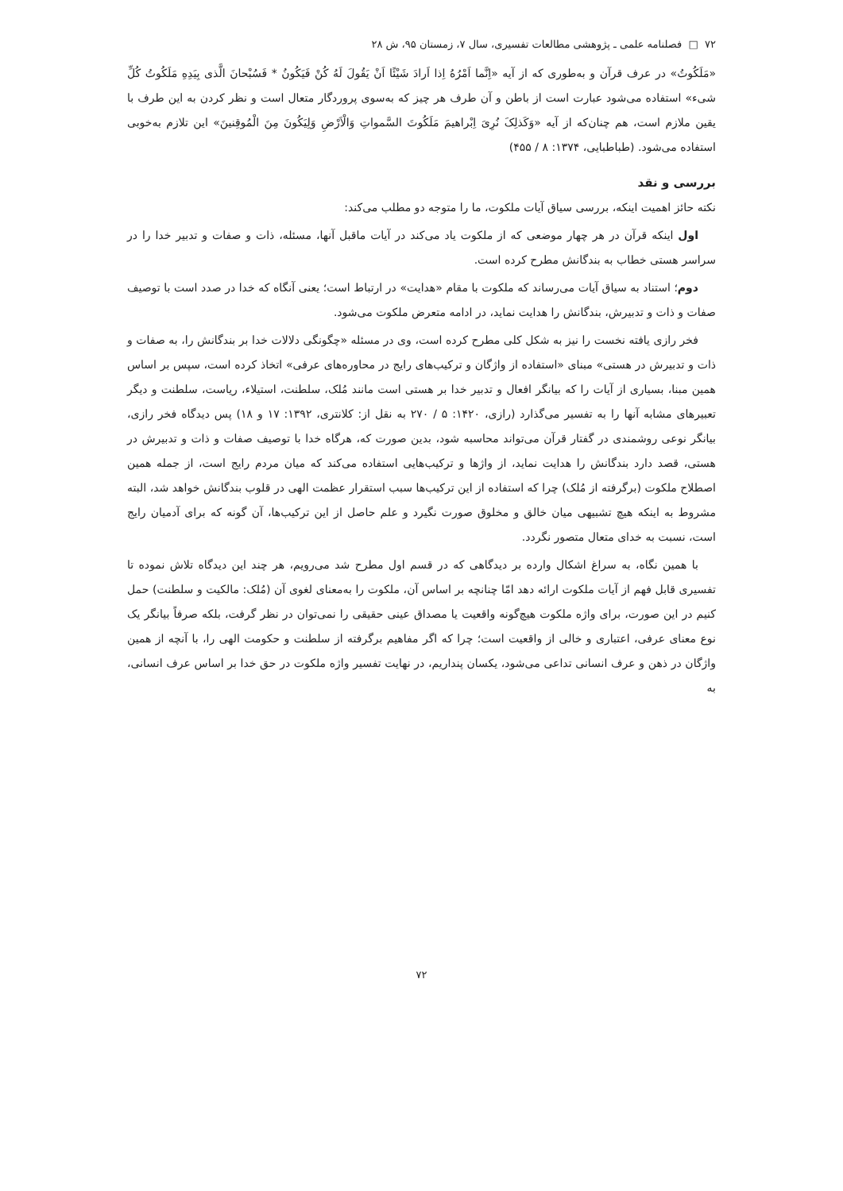۷۲ □ فصلنامه علمی ـ پژوهشی مطالعات تفسیری، سال ۷، زمستان ۹۵، ش ۲۸
«مَلَکُوتُ» در عرف قرآن و به‌طوری که از آیه «اِنَّما اَمْرُهُ اِذا اَرادَ شَیْئًا اَنْ یَقُولَ لَهُ کُنْ فَیَکُونُ * فَسُبْحانَ الَّذی بِیَدِهِ مَلَکُوتُ کُلِّ شیء» استفاده می‌شود عبارت است از باطن و آن طرف هر چیز که به‌سوی پروردگار متعال است و نظر کردن به این طرف با یقین ملازم است، هم چنان‌که از آیه «وَکَذلِکَ نُرِیَ اِبْراهیمَ مَلَکُوتَ السَّمواتِ وَالْاَرْضِ وَلِیَکُونَ مِنَ الْمُوقِنینَ» این تلازم به‌خوبی استفاده می‌شود. (طباطبایی، ۱۳۷۴: ۸ / ۴۵۵)
بررسی و نقد
نکته حائز اهمیت اینکه، بررسی سیاق آیات ملکوت، ما را متوجه دو مطلب می‌کند:
اول اینکه قرآن در هر چهار موضعی که از ملکوت یاد می‌کند در آیات ماقبل آنها، مسئله، ذات و صفات و تدبیر خدا را در سراسر هستی خطاب به بندگانش مطرح کرده است.
دوم؛ استناد به سیاق آیات می‌رساند که ملکوت با مقام «هدایت» در ارتباط است؛ یعنی آنگاه که خدا در صدد است با توصیف صفات و ذات و تدبیرش، بندگانش را هدایت نماید، در ادامه متعرض ملکوت می‌شود.
فخر رازی یافته نخست را نیز به شکل کلی مطرح کرده است، وی در مسئله «چگونگی دلالات خدا بر بندگانش را، به صفات و ذات و تدبیرش در هستی» مبنای «استفاده از واژگان و ترکیب‌های رایج در محاوره‌های عرفی» اتخاذ کرده است، سپس بر اساس همین مبنا، بسیاری از آیات را که بیانگر افعال و تدبیر خدا بر هستی است مانند مُلک، سلطنت، استیلاء، ریاست، سلطنت و دیگر تعبیرهای مشابه آنها را به تفسیر می‌گذارد (رازی، ۱۴۲۰: ۵ / ۲۷۰ به نقل از: کلانتری، ۱۳۹۲: ۱۷ و ۱۸) پس دیدگاه فخر رازی، بیانگر نوعی روشمندی در گفتار قرآن می‌تواند محاسبه شود، بدین صورت که، هرگاه خدا با توصیف صفات و ذات و تدبیرش در هستی، قصد دارد بندگانش را هدایت نماید، از واژها و ترکیب‌هایی استفاده می‌کند که میان مردم رایج است، از جمله همین اصطلاح ملکوت (برگرفته از مُلک) چرا که استفاده از این ترکیب‌ها سبب استقرار عظمت الهی در قلوب بندگانش خواهد شد، البته مشروط به اینکه هیچ تشبیهی میان خالق و مخلوق صورت نگیرد و علم حاصل از این ترکیب‌ها، آن گونه که برای آدمیان رایج است، نسبت به خدای متعال متصور نگردد.
با همین نگاه، به سراغ اشکال وارده بر دیدگاهی که در قسم اول مطرح شد می‌رویم، هر چند این دیدگاه تلاش نموده تا تفسیری قابل فهم از آیات ملکوت ارائه دهد امّا چنانچه بر اساس آن، ملکوت را به‌معنای لغوی آن (مُلک: مالکیت و سلطنت) حمل کنیم در این صورت، برای واژه ملکوت هیچ‌گونه واقعیت یا مصداق عینی حقیقی را نمی‌توان در نظر گرفت، بلکه صرفاً بیانگر یک نوع معنای عرفی، اعتباری و خالی از واقعیت است؛ چرا که اگر مفاهیم برگرفته از سلطنت و حکومت الهی را، با آنچه از همین واژگان در ذهن و عرف انسانی تداعی می‌شود، یکسان پنداریم، در نهایت تفسیر واژه ملکوت در حق خدا بر اساس عرف انسانی، به
۷۲